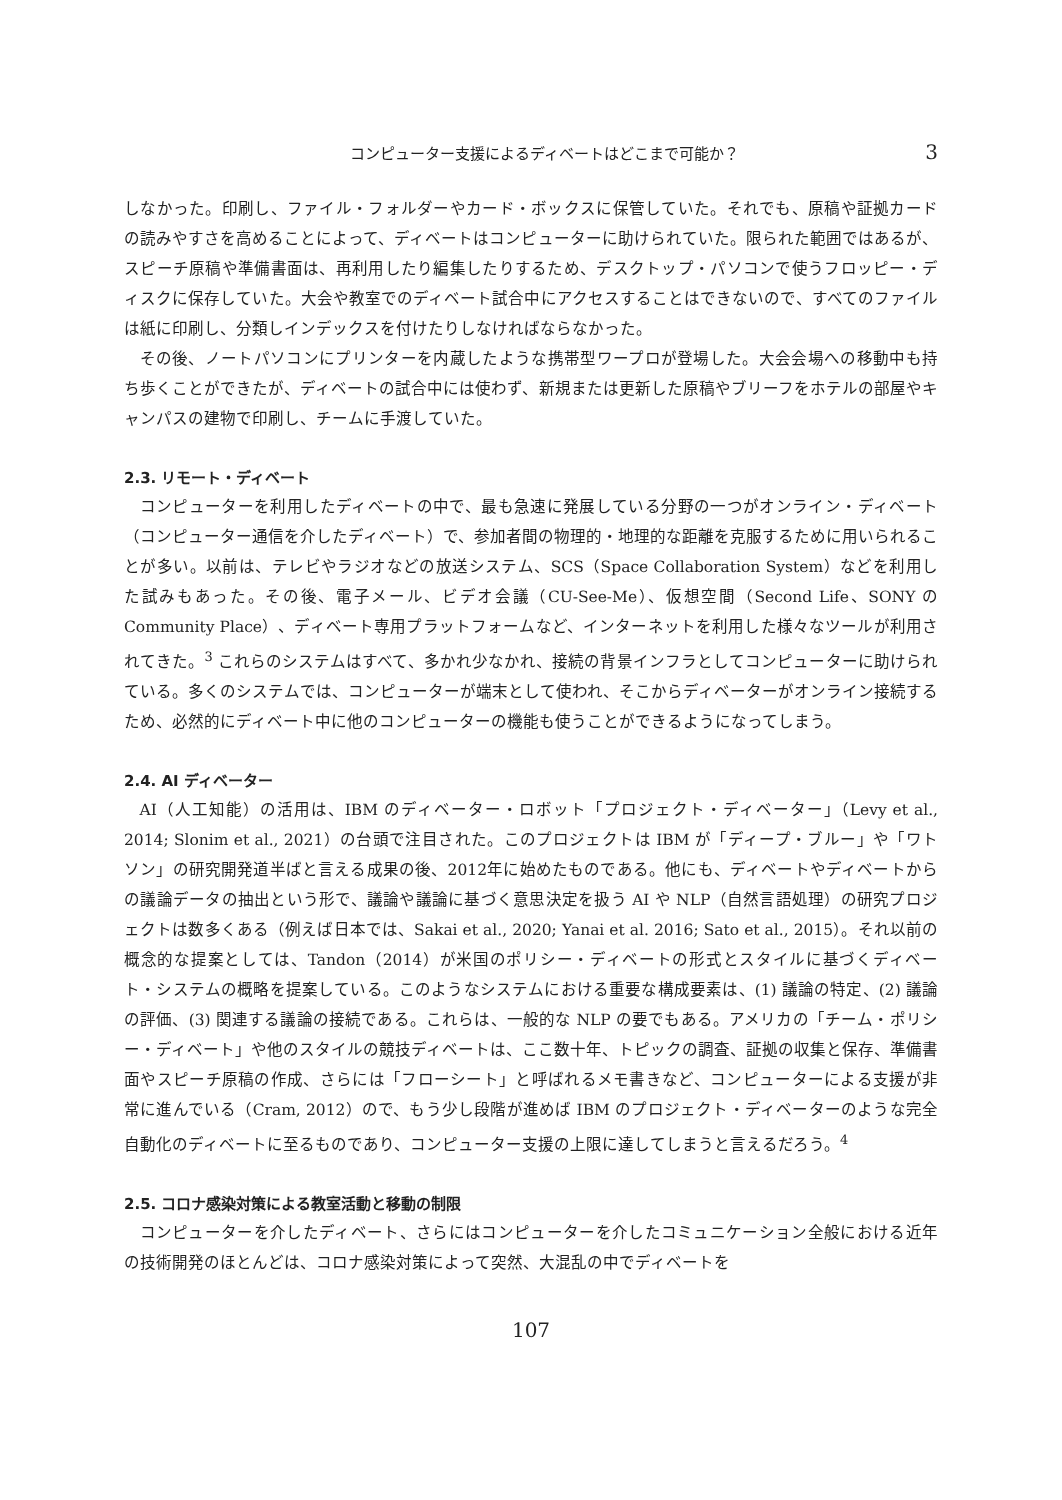コンピューター支援によるディベートはどこまで可能か？ 3
しなかった。印刷し、ファイル・フォルダーやカード・ボックスに保管していた。それでも、原稿や証拠カードの読みやすさを高めることによって、ディベートはコンピューターに助けられていた。限られた範囲ではあるが、スピーチ原稿や準備書面は、再利用したり編集したりするため、デスクトップ・パソコンで使うフロッピー・ディスクに保存していた。大会や教室でのディベート試合中にアクセスすることはできないので、すべてのファイルは紙に印刷し、分類しインデックスを付けたりしなければならなかった。
その後、ノートパソコンにプリンターを内蔵したような携帯型ワープロが登場した。大会会場への移動中も持ち歩くことができたが、ディベートの試合中には使わず、新規または更新した原稿やブリーフをホテルの部屋やキャンパスの建物で印刷し、チームに手渡していた。
2.3. リモート・ディベート
コンピューターを利用したディベートの中で、最も急速に発展している分野の一つがオンライン・ディベート（コンピューター通信を介したディベート）で、参加者間の物理的・地理的な距離を克服するために用いられることが多い。以前は、テレビやラジオなどの放送システム、SCS（Space Collaboration System）などを利用した試みもあった。その後、電子メール、ビデオ会議（CU-See-Me）、仮想空間（Second Life、SONY の Community Place）、ディベート専用プラットフォームなど、インターネットを利用した様々なツールが利用されてきた。<sup>3</sup> これらのシステムはすべて、多かれ少なかれ、接続の背景インフラとしてコンピューターに助けられている。多くのシステムでは、コンピューターが端末として使われ、そこからディベーターがオンライン接続するため、必然的にディベート中に他のコンピューターの機能も使うことができるようになってしまう。
2.4. AI ディベーター
AI（人工知能）の活用は、IBM のディベーター・ロボット「プロジェクト・ディベーター」（Levy et al., 2014; Slonim et al., 2021）の台頭で注目された。このプロジェクトは IBM が「ディープ・ブルー」や「ワトソン」の研究開発道半ばと言える成果の後、2012年に始めたものである。他にも、ディベートやディベートからの議論データの抽出という形で、議論や議論に基づく意思決定を扱う AI や NLP（自然言語処理）の研究プロジェクトは数多くある（例えば日本では、Sakai et al., 2020; Yanai et al. 2016; Sato et al., 2015）。それ以前の概念的な提案としては、Tandon（2014）が米国のポリシー・ディベートの形式とスタイルに基づくディベート・システムの概略を提案している。このようなシステムにおける重要な構成要素は、(1) 議論の特定、(2) 議論の評価、(3) 関連する議論の接続である。これらは、一般的な NLP の要でもある。アメリカの「チーム・ポリシー・ディベート」や他のスタイルの競技ディベートは、ここ数十年、トピックの調査、証拠の収集と保存、準備書面やスピーチ原稿の作成、さらには「フローシート」と呼ばれるメモ書きなど、コンピューターによる支援が非常に進んでいる（Cram, 2012）ので、もう少し段階が進めば IBM のプロジェクト・ディベーターのような完全自動化のディベートに至るものであり、コンピューター支援の上限に達してしまうと言えるだろう。<sup>4</sup>
2.5. コロナ感染対策による教室活動と移動の制限
コンピューターを介したディベート、さらにはコンピューターを介したコミュニケーション全般における近年の技術開発のほとんどは、コロナ感染対策によって突然、大混乱の中でディベートを
107